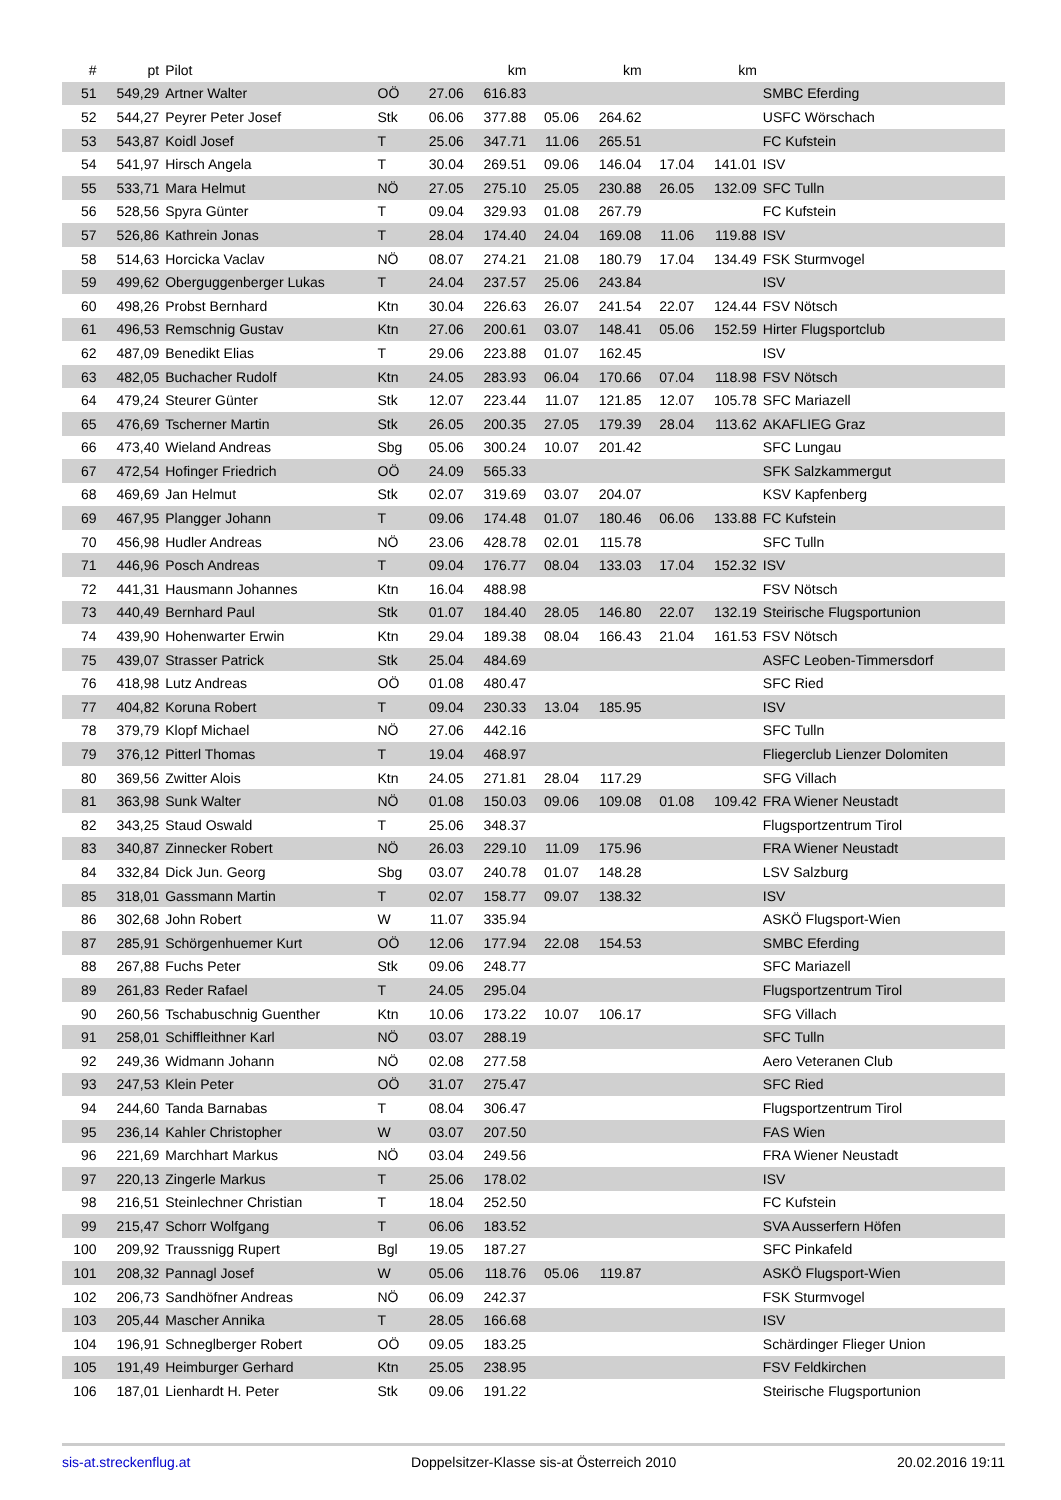| # | pt | Pilot | | | km | | km | | km | |
| --- | --- | --- | --- | --- | --- | --- | --- | --- | --- | --- |
| 51 | 549,29 | Artner Walter | OÖ | 27.06 | 616.83 | | | | | SMBC Eferding |
| 52 | 544,27 | Peyrer Peter Josef | Stk | 06.06 | 377.88 | 05.06 | 264.62 | | | USFC Wörschach |
| 53 | 543,87 | Koidl Josef | T | 25.06 | 347.71 | 11.06 | 265.51 | | | FC Kufstein |
| 54 | 541,97 | Hirsch Angela | T | 30.04 | 269.51 | 09.06 | 146.04 | 17.04 | 141.01 | ISV |
| 55 | 533,71 | Mara Helmut | NÖ | 27.05 | 275.10 | 25.05 | 230.88 | 26.05 | 132.09 | SFC Tulln |
| 56 | 528,56 | Spyra Günter | T | 09.04 | 329.93 | 01.08 | 267.79 | | | FC Kufstein |
| 57 | 526,86 | Kathrein Jonas | T | 28.04 | 174.40 | 24.04 | 169.08 | 11.06 | 119.88 | ISV |
| 58 | 514,63 | Horcicka Vaclav | NÖ | 08.07 | 274.21 | 21.08 | 180.79 | 17.04 | 134.49 | FSK Sturmvogel |
| 59 | 499,62 | Oberguggenberger Lukas | T | 24.04 | 237.57 | 25.06 | 243.84 | | | ISV |
| 60 | 498,26 | Probst Bernhard | Ktn | 30.04 | 226.63 | 26.07 | 241.54 | 22.07 | 124.44 | FSV Nötsch |
| 61 | 496,53 | Remschnig Gustav | Ktn | 27.06 | 200.61 | 03.07 | 148.41 | 05.06 | 152.59 | Hirter Flugsportclub |
| 62 | 487,09 | Benedikt Elias | T | 29.06 | 223.88 | 01.07 | 162.45 | | | ISV |
| 63 | 482,05 | Buchacher Rudolf | Ktn | 24.05 | 283.93 | 06.04 | 170.66 | 07.04 | 118.98 | FSV Nötsch |
| 64 | 479,24 | Steurer Günter | Stk | 12.07 | 223.44 | 11.07 | 121.85 | 12.07 | 105.78 | SFC Mariazell |
| 65 | 476,69 | Tscherner Martin | Stk | 26.05 | 200.35 | 27.05 | 179.39 | 28.04 | 113.62 | AKAFLIEG Graz |
| 66 | 473,40 | Wieland Andreas | Sbg | 05.06 | 300.24 | 10.07 | 201.42 | | | SFC Lungau |
| 67 | 472,54 | Hofinger Friedrich | OÖ | 24.09 | 565.33 | | | | | SFK Salzkammergut |
| 68 | 469,69 | Jan Helmut | Stk | 02.07 | 319.69 | 03.07 | 204.07 | | | KSV Kapfenberg |
| 69 | 467,95 | Plangger Johann | T | 09.06 | 174.48 | 01.07 | 180.46 | 06.06 | 133.88 | FC Kufstein |
| 70 | 456,98 | Hudler Andreas | NÖ | 23.06 | 428.78 | 02.01 | 115.78 | | | SFC Tulln |
| 71 | 446,96 | Posch Andreas | T | 09.04 | 176.77 | 08.04 | 133.03 | 17.04 | 152.32 | ISV |
| 72 | 441,31 | Hausmann Johannes | Ktn | 16.04 | 488.98 | | | | | FSV Nötsch |
| 73 | 440,49 | Bernhard Paul | Stk | 01.07 | 184.40 | 28.05 | 146.80 | 22.07 | 132.19 | Steirische Flugsportunion |
| 74 | 439,90 | Hohenwarter Erwin | Ktn | 29.04 | 189.38 | 08.04 | 166.43 | 21.04 | 161.53 | FSV Nötsch |
| 75 | 439,07 | Strasser Patrick | Stk | 25.04 | 484.69 | | | | | ASFC Leoben-Timmersdorf |
| 76 | 418,98 | Lutz Andreas | OÖ | 01.08 | 480.47 | | | | | SFC Ried |
| 77 | 404,82 | Koruna Robert | T | 09.04 | 230.33 | 13.04 | 185.95 | | | ISV |
| 78 | 379,79 | Klopf Michael | NÖ | 27.06 | 442.16 | | | | | SFC Tulln |
| 79 | 376,12 | Pitterl Thomas | T | 19.04 | 468.97 | | | | | Fliegerclub Lienzer Dolomiten |
| 80 | 369,56 | Zwitter Alois | Ktn | 24.05 | 271.81 | 28.04 | 117.29 | | | SFG Villach |
| 81 | 363,98 | Sunk Walter | NÖ | 01.08 | 150.03 | 09.06 | 109.08 | 01.08 | 109.42 | FRA Wiener Neustadt |
| 82 | 343,25 | Staud Oswald | T | 25.06 | 348.37 | | | | | Flugsportzentrum Tirol |
| 83 | 340,87 | Zinnecker Robert | NÖ | 26.03 | 229.10 | 11.09 | 175.96 | | | FRA Wiener Neustadt |
| 84 | 332,84 | Dick Jun. Georg | Sbg | 03.07 | 240.78 | 01.07 | 148.28 | | | LSV Salzburg |
| 85 | 318,01 | Gassmann Martin | T | 02.07 | 158.77 | 09.07 | 138.32 | | | ISV |
| 86 | 302,68 | John Robert | W | 11.07 | 335.94 | | | | | ASKÖ Flugsport-Wien |
| 87 | 285,91 | Schörgenhuemer Kurt | OÖ | 12.06 | 177.94 | 22.08 | 154.53 | | | SMBC Eferding |
| 88 | 267,88 | Fuchs Peter | Stk | 09.06 | 248.77 | | | | | SFC Mariazell |
| 89 | 261,83 | Reder Rafael | T | 24.05 | 295.04 | | | | | Flugsportzentrum Tirol |
| 90 | 260,56 | Tschabuschnig Guenther | Ktn | 10.06 | 173.22 | 10.07 | 106.17 | | | SFG Villach |
| 91 | 258,01 | Schiffleithner Karl | NÖ | 03.07 | 288.19 | | | | | SFC Tulln |
| 92 | 249,36 | Widmann Johann | NÖ | 02.08 | 277.58 | | | | | Aero Veteranen Club |
| 93 | 247,53 | Klein Peter | OÖ | 31.07 | 275.47 | | | | | SFC Ried |
| 94 | 244,60 | Tanda Barnabas | T | 08.04 | 306.47 | | | | | Flugsportzentrum Tirol |
| 95 | 236,14 | Kahler Christopher | W | 03.07 | 207.50 | | | | | FAS Wien |
| 96 | 221,69 | Marchhart Markus | NÖ | 03.04 | 249.56 | | | | | FRA Wiener Neustadt |
| 97 | 220,13 | Zingerle Markus | T | 25.06 | 178.02 | | | | | ISV |
| 98 | 216,51 | Steinlechner Christian | T | 18.04 | 252.50 | | | | | FC Kufstein |
| 99 | 215,47 | Schorr Wolfgang | T | 06.06 | 183.52 | | | | | SVA Ausserfern Höfen |
| 100 | 209,92 | Traussnigg Rupert | Bgl | 19.05 | 187.27 | | | | | SFC Pinkafeld |
| 101 | 208,32 | Pannagl Josef | W | 05.06 | 118.76 | 05.06 | 119.87 | | | ASKÖ Flugsport-Wien |
| 102 | 206,73 | Sandhöfner Andreas | NÖ | 06.09 | 242.37 | | | | | FSK Sturmvogel |
| 103 | 205,44 | Mascher Annika | T | 28.05 | 166.68 | | | | | ISV |
| 104 | 196,91 | Schneglberger Robert | OÖ | 09.05 | 183.25 | | | | | Schärdinger Flieger Union |
| 105 | 191,49 | Heimburger Gerhard | Ktn | 25.05 | 238.95 | | | | | FSV Feldkirchen |
| 106 | 187,01 | Lienhardt H. Peter | Stk | 09.06 | 191.22 | | | | | Steirische Flugsportunion |
sis-at.streckenflug.at Doppelsitzer-Klasse sis-at Österreich 2010 20.02.2016 19:11